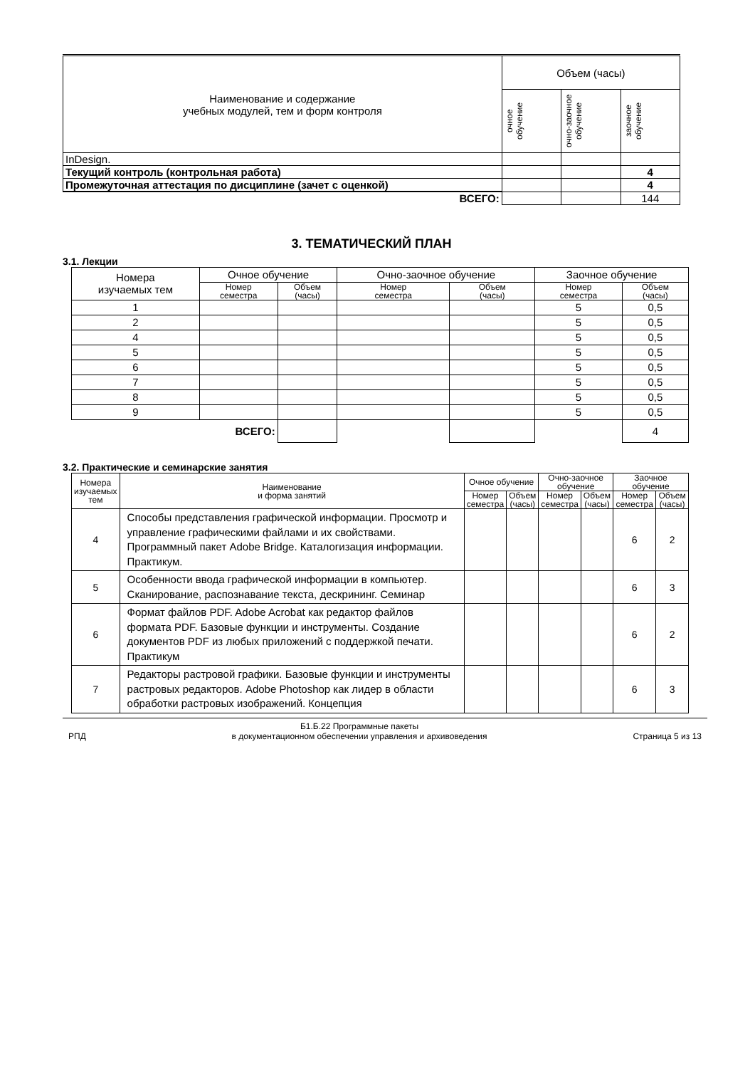| Наименование и содержание учебных модулей, тем и форм контроля | Объем (часы) | | |
| --- | --- | --- | --- |
| | очное обучение | очно-заочное обучение | заочное обучение |
| InDesign. | | | |
| Текущий контроль (контрольная работа) | | | 4 |
| Промежуточная аттестация по дисциплине (зачет с оценкой) | | | 4 |
| ВСЕГО: | | | 144 |
3. ТЕМАТИЧЕСКИЙ ПЛАН
3.1. Лекции
| Номера изучаемых тем | Очное обучение | | Очно-заочное обучение | | Заочное обучение | |
| | Номер семестра | Объем (часы) | Номер семестра | Объем (часы) | Номер семестра | Объем (часы) |
| 1 | | | | | 5 | 0,5 |
| 2 | | | | | 5 | 0,5 |
| 4 | | | | | 5 | 0,5 |
| 5 | | | | | 5 | 0,5 |
| 6 | | | | | 5 | 0,5 |
| 7 | | | | | 5 | 0,5 |
| 8 | | | | | 5 | 0,5 |
| 9 | | | | | 5 | 0,5 |
| ВСЕГО: | | | | | | 4 |
3.2. Практические и семинарские занятия
| Номера изучаемых тем | Наименование и форма занятий | Очное обучение | | Очно-заочное обучение | | Заочное обучение | |
| | | Номер семестра | Объем (часы) | Номер семестра | Объем (часы) | Номер семестра | Объем (часы) |
| 4 | Способы представления графической информации. Просмотр и управление графическими файлами и их свойствами. Программный пакет Adobe Bridge. Каталогизация информации. Практикум. | | | | | 6 | 2 |
| 5 | Особенности ввода графической информации в компьютер. Сканирование, распознавание текста, дескрининг. Семинар | | | | | 6 | 3 |
| 6 | Формат файлов PDF. Adobe Acrobat как редактор файлов формата PDF. Базовые функции и инструменты. Создание документов PDF из любых приложений с поддержкой печати. Практикум | | | | | 6 | 2 |
| 7 | Редакторы растровой графики. Базовые функции и инструменты растровых редакторов. Adobe Photoshop как лидер в области обработки растровых изображений. Концепция | | | | | 6 | 3 |
РПД Б1.Б.22 Программные пакеты
в документационном обеспечении управления и архивоведения Страница 5 из 13